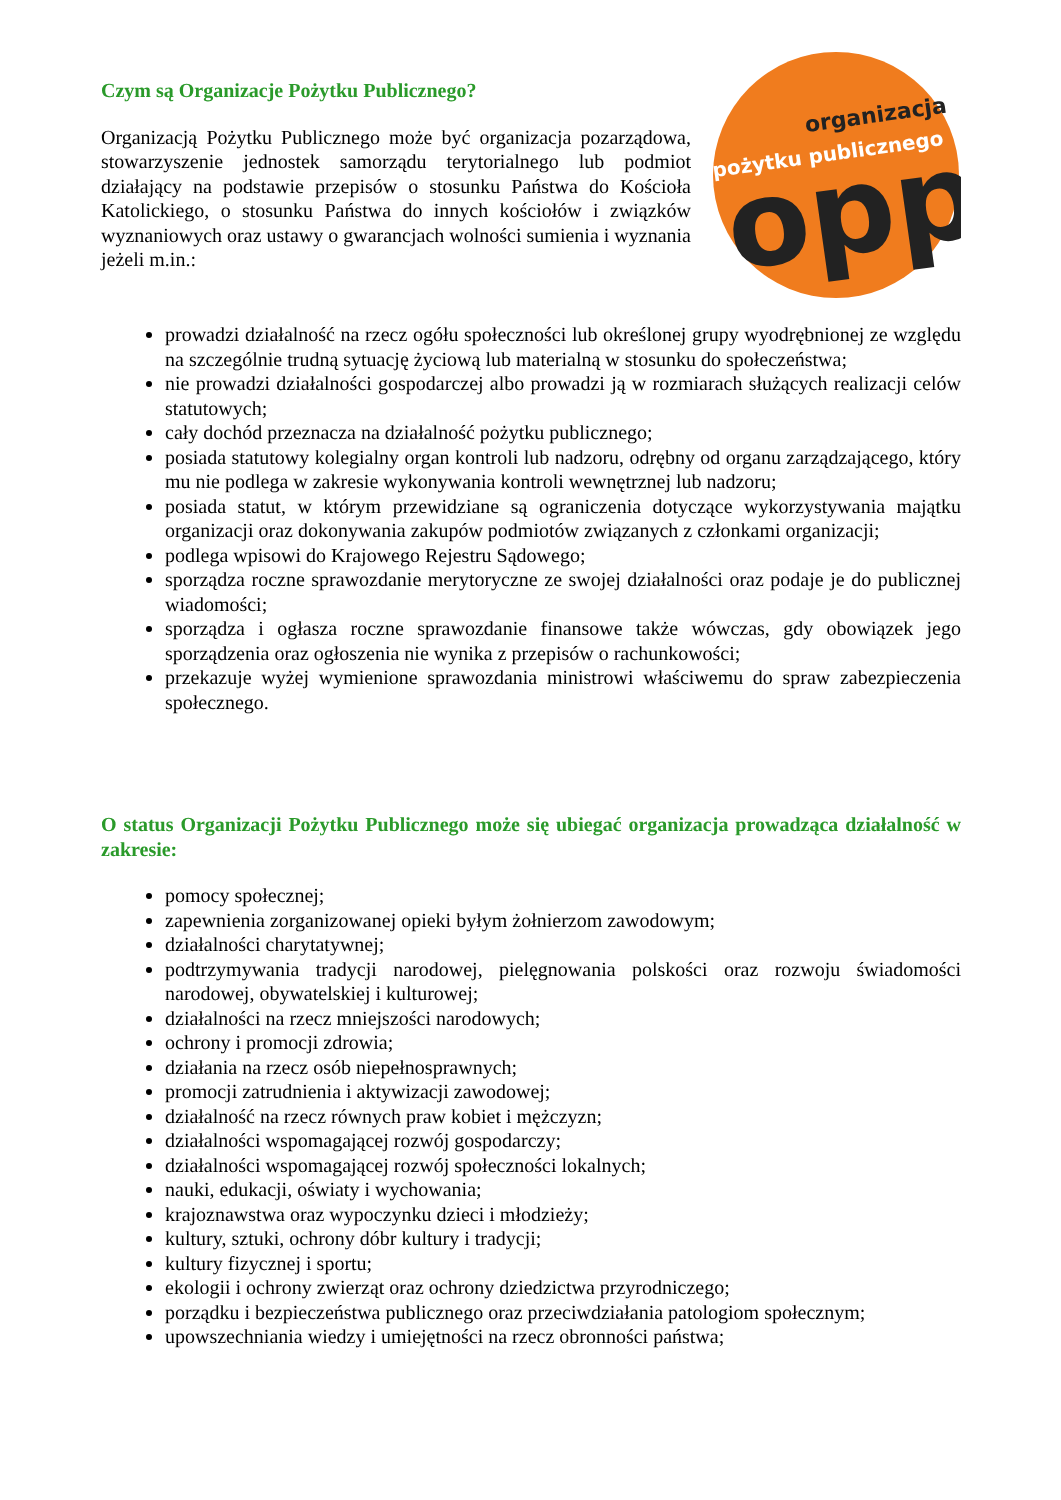Czym są Organizacje Pożytku Publicznego?
Organizacją Pożytku Publicznego może być organizacja pozarządowa, stowarzyszenie jednostek samorządu terytorialnego lub podmiot działający na podstawie przepisów o stosunku Państwa do Kościoła Katolickiego, o stosunku Państwa do innych kościołów i związków wyznaniowych oraz ustawy o gwarancjach wolności sumienia i wyznania jeżeli m.in.:
organizacja
pożytku publicznego
opp
prowadzi działalność na rzecz ogółu społeczności lub określonej grupy wyodrębnionej ze względu na szczególnie trudną sytuację życiową lub materialną w stosunku do społeczeństwa;
nie prowadzi działalności gospodarczej albo prowadzi ją w rozmiarach służących realizacji celów statutowych;
cały dochód przeznacza na działalność pożytku publicznego;
posiada statutowy kolegialny organ kontroli lub nadzoru, odrębny od organu zarządzającego, który mu nie podlega w zakresie wykonywania kontroli wewnętrznej lub nadzoru;
posiada statut, w którym przewidziane są ograniczenia dotyczące wykorzystywania majątku organizacji oraz dokonywania zakupów podmiotów związanych z członkami organizacji;
podlega wpisowi do Krajowego Rejestru Sądowego;
sporządza roczne sprawozdanie merytoryczne ze swojej działalności oraz podaje je do publicznej wiadomości;
sporządza i ogłasza roczne sprawozdanie finansowe także wówczas, gdy obowiązek jego sporządzenia oraz ogłoszenia nie wynika z przepisów o rachunkowości;
przekazuje wyżej wymienione sprawozdania ministrowi właściwemu do spraw zabezpieczenia społecznego.
O status Organizacji Pożytku Publicznego może się ubiegać organizacja prowadząca działalność w zakresie:
pomocy społecznej;
zapewnienia zorganizowanej opieki byłym żołnierzom zawodowym;
działalności charytatywnej;
podtrzymywania tradycji narodowej, pielęgnowania polskości oraz rozwoju świadomości narodowej, obywatelskiej i kulturowej;
działalności na rzecz mniejszości narodowych;
ochrony i promocji zdrowia;
działania na rzecz osób niepełnosprawnych;
promocji zatrudnienia i aktywizacji zawodowej;
działalność na rzecz równych praw kobiet i mężczyzn;
działalności wspomagającej rozwój gospodarczy;
działalności wspomagającej rozwój społeczności lokalnych;
nauki, edukacji, oświaty i wychowania;
krajoznawstwa oraz wypoczynku dzieci i młodzieży;
kultury, sztuki, ochrony dóbr kultury i tradycji;
kultury fizycznej i sportu;
ekologii i ochrony zwierząt oraz ochrony dziedzictwa przyrodniczego;
porządku i bezpieczeństwa publicznego oraz przeciwdziałania patologiom społecznym;
upowszechniania wiedzy i umiejętności na rzecz obronności państwa;